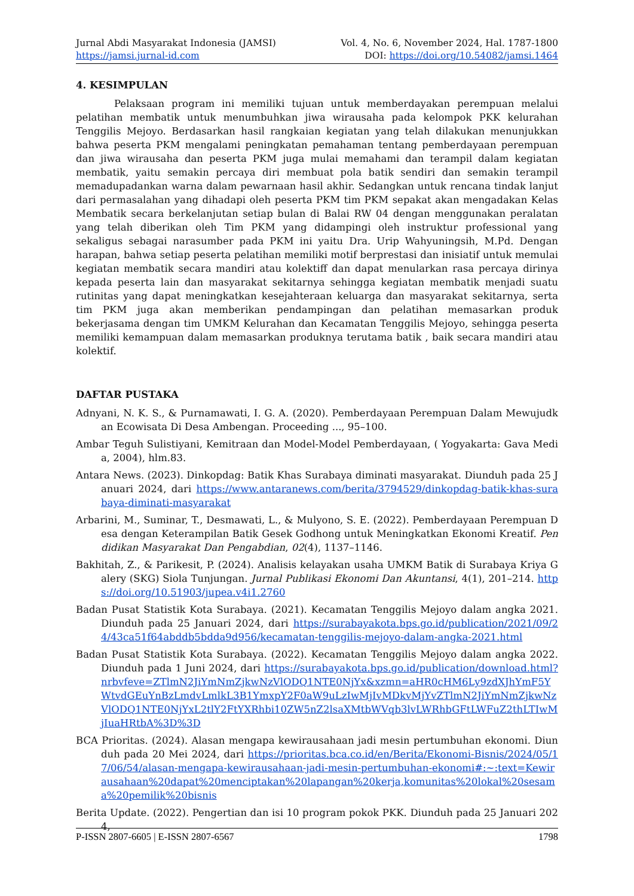Jurnal Abdi Masyarakat Indonesia (JAMSI)
https://jamsi.jurnal-id.com
Vol. 4, No. 6, November 2024, Hal. 1787-1800
DOI: https://doi.org/10.54082/jamsi.1464
4. KESIMPULAN
Pelaksaan program ini memiliki tujuan untuk memberdayakan perempuan melalui pelatihan membatik untuk menumbuhkan jiwa wirausaha pada kelompok PKK kelurahan Tenggilis Mejoyo. Berdasarkan hasil rangkaian kegiatan yang telah dilakukan menunjukkan bahwa peserta PKM mengalami peningkatan pemahaman tentang pemberdayaan perempuan dan jiwa wirausaha dan peserta PKM juga mulai memahami dan terampil dalam kegiatan membatik, yaitu semakin percaya diri membuat pola batik sendiri dan semakin terampil memadupadankan warna dalam pewarnaan hasil akhir. Sedangkan untuk rencana tindak lanjut dari permasalahan yang dihadapi oleh peserta PKM tim PKM sepakat akan mengadakan Kelas Membatik secara berkelanjutan setiap bulan di Balai RW 04 dengan menggunakan peralatan yang telah diberikan oleh Tim PKM yang didampingi oleh instruktur professional yang sekaligus sebagai narasumber pada PKM ini yaitu Dra. Urip Wahyuningsih, M.Pd. Dengan harapan, bahwa setiap peserta pelatihan memiliki motif berprestasi dan inisiatif untuk memulai kegiatan membatik secara mandiri atau kolektiff dan dapat menularkan rasa percaya dirinya kepada peserta lain dan masyarakat sekitarnya sehingga kegiatan membatik menjadi suatu rutinitas yang dapat meningkatkan kesejahteraan keluarga dan masyarakat sekitarnya, serta tim PKM juga akan memberikan pendampingan dan pelatihan memasarkan produk bekerjasama dengan tim UMKM Kelurahan dan Kecamatan Tenggilis Mejoyo, sehingga peserta memiliki kemampuan dalam memasarkan produknya terutama batik , baik secara mandiri atau kolektif.
DAFTAR PUSTAKA
Adnyani, N. K. S., & Purnamawati, I. G. A. (2020). Pemberdayaan Perempuan Dalam Mewujudkan Ecowisata Di Desa Ambengan. Proceeding ..., 95–100.
Ambar Teguh Sulistiyani, Kemitraan dan Model-Model Pemberdayaan, ( Yogyakarta: Gava Media, 2004), hlm.83.
Antara News. (2023). Dinkopdag: Batik Khas Surabaya diminati masyarakat. Diunduh pada 25 Januari 2024, dari https://www.antaranews.com/berita/3794529/dinkopdag-batik-khas-surabaya-diminati-masyarakat
Arbarini, M., Suminar, T., Desmawati, L., & Mulyono, S. E. (2022). Pemberdayaan Perempuan Desa dengan Keterampilan Batik Gesek Godhong untuk Meningkatkan Ekonomi Kreatif. Pendidikan Masyarakat Dan Pengabdian, 02(4), 1137–1146.
Bakhitah, Z., & Parikesit, P. (2024). Analisis kelayakan usaha UMKM Batik di Surabaya Kriya Galery (SKG) Siola Tunjungan. Jurnal Publikasi Ekonomi Dan Akuntansi, 4(1), 201–214. https://doi.org/10.51903/jupea.v4i1.2760
Badan Pusat Statistik Kota Surabaya. (2021). Kecamatan Tenggilis Mejoyo dalam angka 2021. Diunduh pada 25 Januari 2024, dari https://surabayakota.bps.go.id/publication/2021/09/24/43ca51f64abddb5bdda9d956/kecamatan-tenggilis-mejoyo-dalam-angka-2021.html
Badan Pusat Statistik Kota Surabaya. (2022). Kecamatan Tenggilis Mejoyo dalam angka 2022. Diunduh pada 1 Juni 2024, dari https://surabayakota.bps.go.id/publication/download.html?nrbvfeve=ZTlmN2JiYmNmZjkwNzVlODQ1NTE0NjYx&xzmn=aHR0cHM6Ly9zdXJhYmF5YWtvdGEuYnBzLmdvLmlkL3B1YmxpY2F0aW9uLzIwMjIvMDkvMjYvZTlmN2JiYmNmZjkwNzVlODQ1NTE0NjYxL2tlY2FtYXRhbi10ZW5nZ2lsaXMtbWVqb3lvLWRhbGFtLWFuZ2thLTIwMjIuaHRtbA%3D%3D
BCA Prioritas. (2024). Alasan mengapa kewirausahaan jadi mesin pertumbuhan ekonomi. Diunduh pada 20 Mei 2024, dari https://prioritas.bca.co.id/en/Berita/Ekonomi-Bisnis/2024/05/17/06/54/alasan-mengapa-kewirausahaan-jadi-mesin-pertumbuhan-ekonomi#:~:text=Kewirausahaan%20dapat%20menciptakan%20lapangan%20kerja,komunitas%20lokal%20sesama%20pemilik%20bisnis
Berita Update. (2022). Pengertian dan isi 10 program pokok PKK. Diunduh pada 25 Januari 2024,
P-ISSN 2807-6605 | E-ISSN 2807-6567 1798